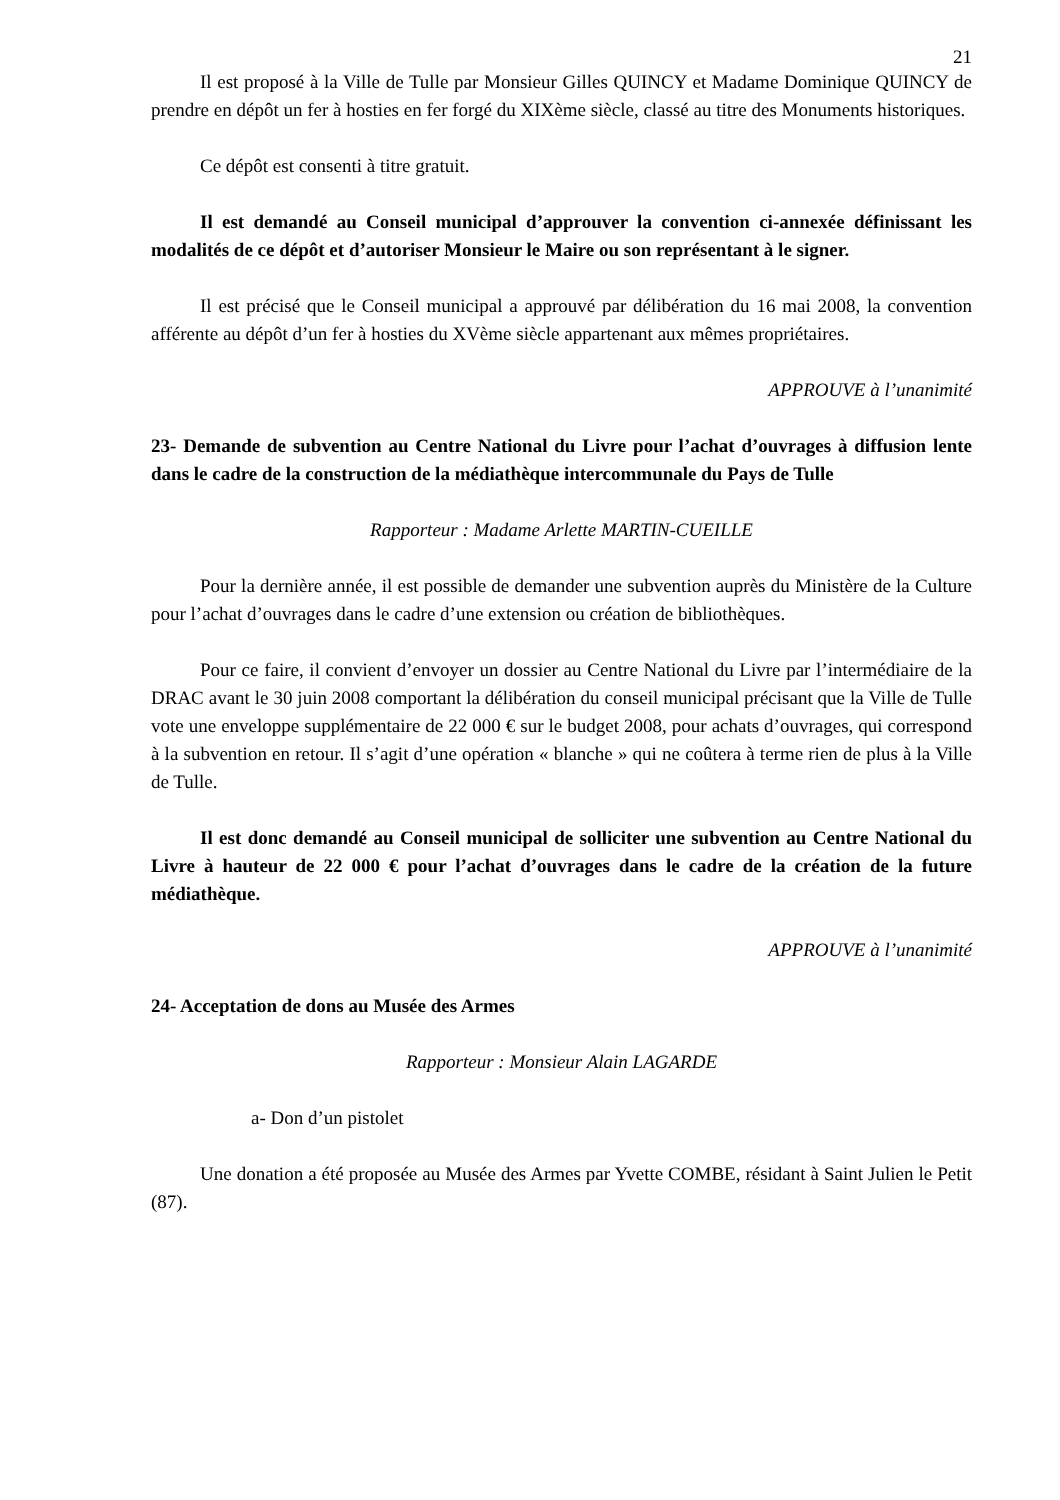21
Il est proposé à la Ville de Tulle par Monsieur Gilles QUINCY et Madame Dominique QUINCY de prendre en dépôt un fer à hosties en fer forgé du XIXème siècle, classé au titre des Monuments historiques.
Ce dépôt est consenti à titre gratuit.
Il est demandé au Conseil municipal d’approuver la convention ci-annexée définissant les modalités de ce dépôt et d’autoriser Monsieur le Maire ou son représentant à le signer.
Il est précisé que le Conseil municipal a approuvé par délibération du 16 mai 2008, la convention afférente au dépôt d’un fer à hosties du XVème siècle appartenant aux mêmes propriétaires.
APPROUVE à l’unanimité
23- Demande de subvention au Centre National du Livre pour l’achat d’ouvrages à diffusion lente dans le cadre de la construction de la médiathèque intercommunale du Pays de Tulle
Rapporteur : Madame Arlette MARTIN-CUEILLE
Pour la dernière année, il est possible de demander une subvention auprès du Ministère de la Culture pour l’achat d’ouvrages dans le cadre d’une extension ou création de bibliothèques.
Pour ce faire, il convient d’envoyer un dossier au Centre National du Livre par l’intermédiaire de la DRAC avant le 30 juin 2008 comportant la délibération du conseil municipal précisant que la Ville de Tulle vote une enveloppe supplémentaire de 22 000 € sur le budget 2008, pour achats d’ouvrages, qui correspond à la subvention en retour. Il s’agit d’une opération « blanche » qui ne coûtera à terme rien de plus à la Ville de Tulle.
Il est donc demandé au Conseil municipal de solliciter une subvention au Centre National du Livre à hauteur de 22 000 € pour l’achat d’ouvrages dans le cadre de la création de la future médiathèque.
APPROUVE à l’unanimité
24- Acceptation de dons au Musée des Armes
Rapporteur : Monsieur Alain LAGARDE
a- Don d’un pistolet
Une donation a été proposée au Musée des Armes par Yvette COMBE, résidant à Saint Julien le Petit (87).